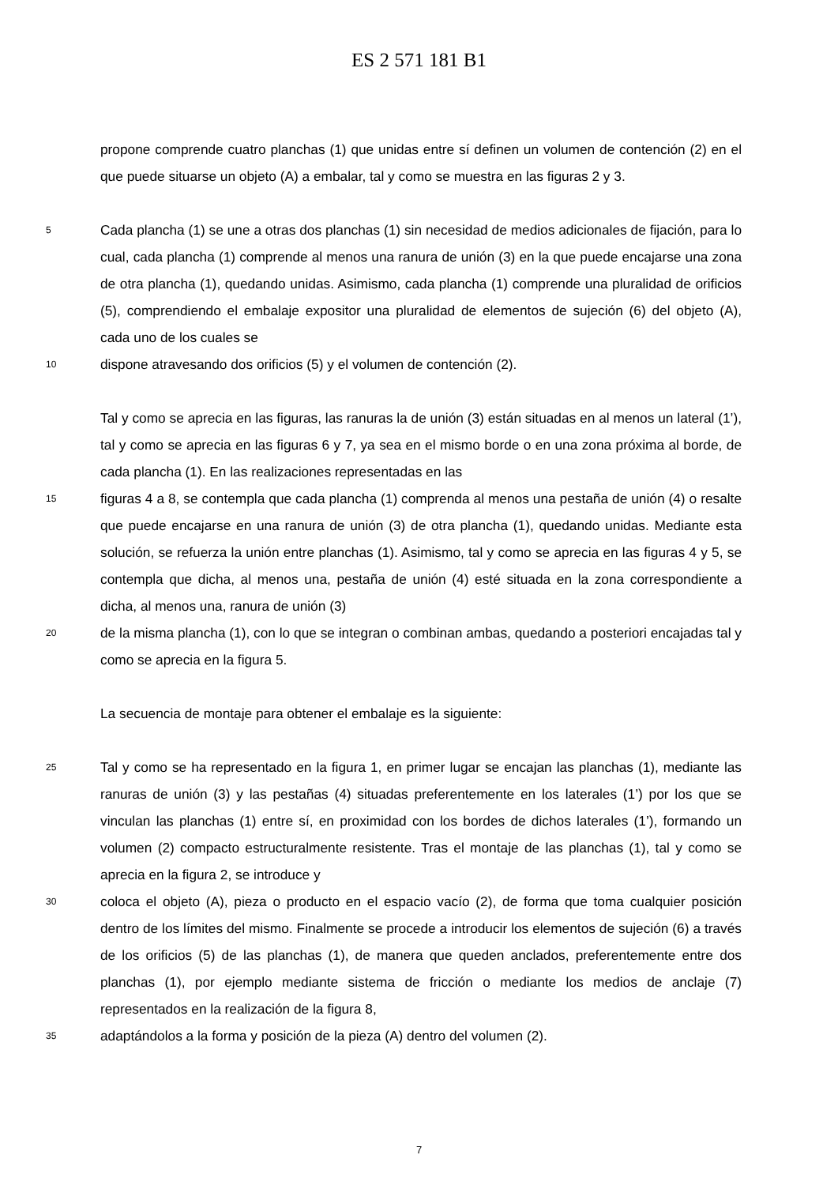ES 2 571 181 B1
propone comprende cuatro planchas (1) que unidas entre sí definen un volumen de contención (2) en el que puede situarse un objeto (A) a embalar, tal y como se muestra en las figuras 2 y 3.
5
Cada plancha (1) se une a otras dos planchas (1) sin necesidad de medios adicionales de fijación, para lo cual, cada plancha (1) comprende al menos una ranura de unión (3) en la que puede encajarse una zona de otra plancha (1), quedando unidas. Asimismo, cada plancha (1) comprende una pluralidad de orificios (5), comprendiendo el embalaje expositor una pluralidad de elementos de sujeción (6) del objeto (A), cada uno de los cuales se
10
dispone atravesando dos orificios (5) y el volumen de contención (2).
Tal y como se aprecia en las figuras, las ranuras la de unión (3) están situadas en al menos un lateral (1’), tal y como se aprecia en las figuras 6 y 7, ya sea en el mismo borde o en una zona próxima al borde, de cada plancha (1). En las realizaciones representadas en las
15
figuras 4 a 8, se contempla que cada plancha (1) comprenda al menos una pestaña de unión (4) o resalte que puede encajarse en una ranura de unión (3) de otra plancha (1), quedando unidas. Mediante esta solución, se refuerza la unión entre planchas (1). Asimismo, tal y como se aprecia en las figuras 4 y 5, se contempla que dicha, al menos una, pestaña de unión (4) esté situada en la zona correspondiente a dicha, al menos una, ranura de unión (3)
20
de la misma plancha (1), con lo que se integran o combinan ambas, quedando a posteriori encajadas tal y como se aprecia en la figura 5.
La secuencia de montaje para obtener el embalaje es la siguiente:
25
Tal y como se ha representado en la figura 1, en primer lugar se encajan las planchas (1), mediante las ranuras de unión (3) y las pestañas (4) situadas preferentemente en los laterales (1’) por los que se vinculan las planchas (1) entre sí, en proximidad con los bordes de dichos laterales (1’), formando un volumen (2) compacto estructuralmente resistente. Tras el montaje de las planchas (1), tal y como se aprecia en la figura 2, se introduce y
30
coloca el objeto (A), pieza o producto en el espacio vacío (2), de forma que toma cualquier posición dentro de los límites del mismo. Finalmente se procede a introducir los elementos de sujeción (6) a través de los orificios (5) de las planchas (1), de manera que queden anclados, preferentemente entre dos planchas (1), por ejemplo mediante sistema de fricción o mediante los medios de anclaje (7) representados en la realización de la figura 8,
35
adaptándolos a la forma y posición de la pieza (A) dentro del volumen (2).
7